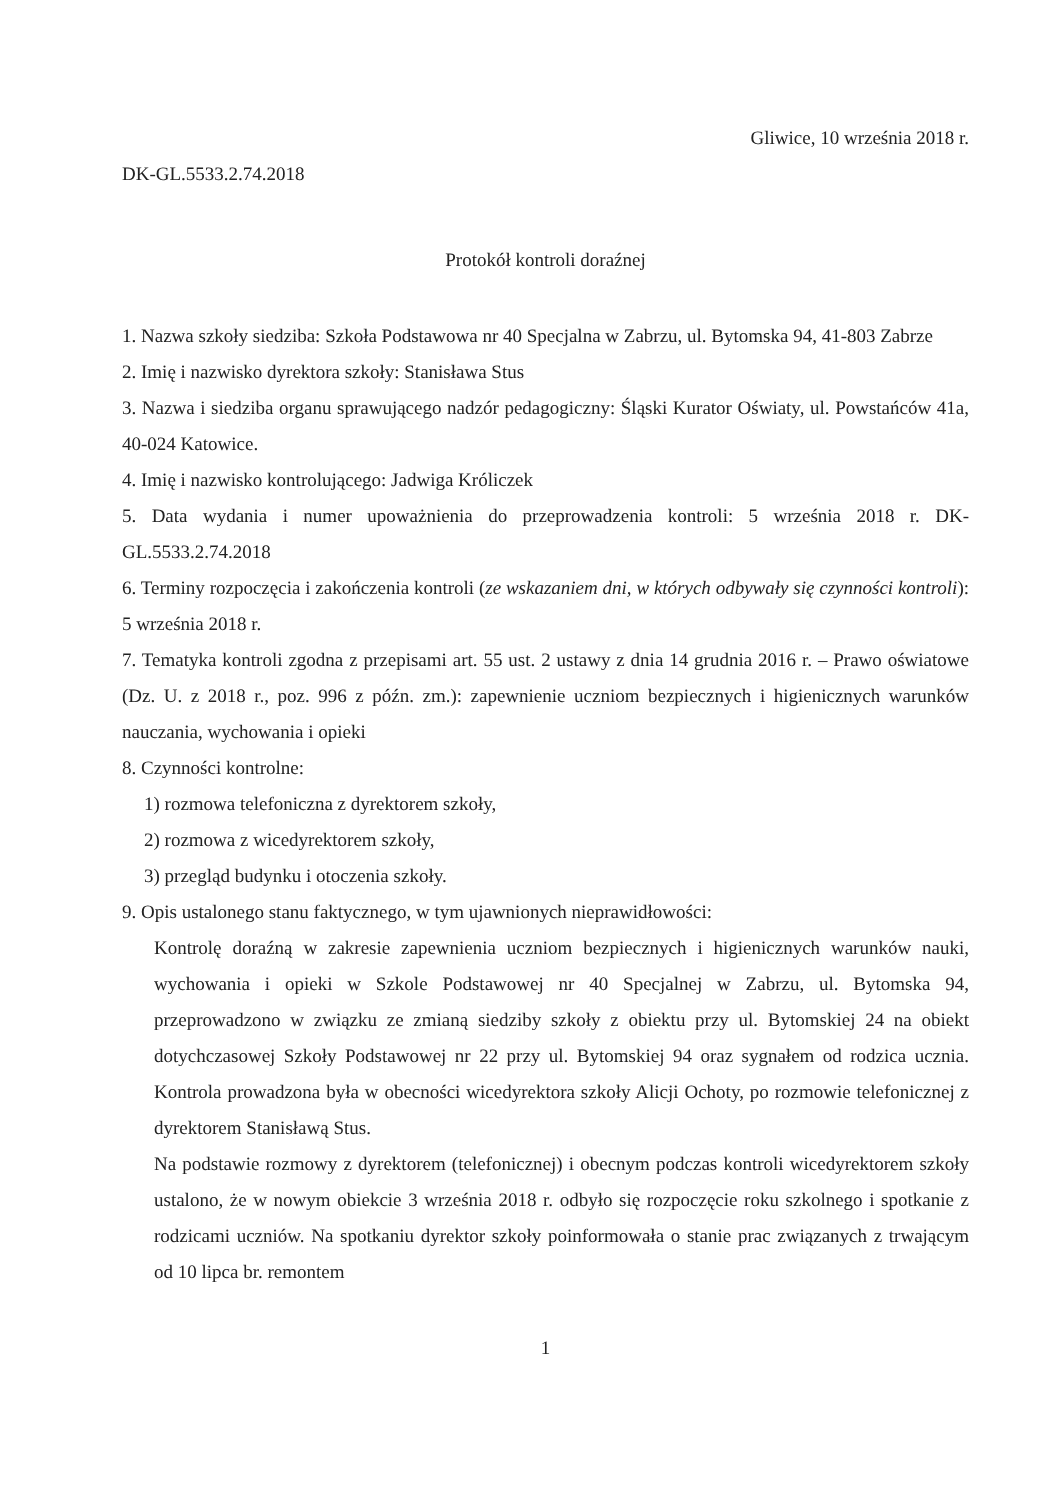Gliwice, 10 września 2018 r.
DK-GL.5533.2.74.2018
Protokół kontroli doraźnej
1. Nazwa szkoły siedziba: Szkoła Podstawowa nr 40 Specjalna w Zabrzu, ul. Bytomska 94, 41-803 Zabrze
2. Imię i nazwisko dyrektora szkoły: Stanisława Stus
3. Nazwa i siedziba organu sprawującego nadzór pedagogiczny: Śląski Kurator Oświaty, ul. Powstańców 41a, 40-024 Katowice.
4. Imię i nazwisko kontrolującego: Jadwiga Króliczek
5. Data wydania i numer upoważnienia do przeprowadzenia kontroli: 5 września 2018 r. DK-GL.5533.2.74.2018
6. Terminy rozpoczęcia i zakończenia kontroli (ze wskazaniem dni, w których odbywały się czynności kontroli): 5 września 2018 r.
7. Tematyka kontroli zgodna z przepisami art. 55 ust. 2 ustawy z dnia 14 grudnia 2016 r. – Prawo oświatowe (Dz. U. z 2018 r., poz. 996 z późn. zm.): zapewnienie uczniom bezpiecznych i higienicznych warunków nauczania, wychowania i opieki
8. Czynności kontrolne:
1) rozmowa telefoniczna z dyrektorem szkoły,
2) rozmowa z wicedyrektorem szkoły,
3) przegląd budynku i otoczenia szkoły.
9. Opis ustalonego stanu faktycznego, w tym ujawnionych nieprawidłowości:
Kontrolę doraźną w zakresie zapewnienia uczniom bezpiecznych i higienicznych warunków nauki, wychowania i opieki w Szkole Podstawowej nr 40 Specjalnej w Zabrzu, ul. Bytomska 94, przeprowadzono w związku ze zmianą siedziby szkoły z obiektu przy ul. Bytomskiej 24 na obiekt dotychczasowej Szkoły Podstawowej nr 22 przy ul. Bytomskiej 94 oraz sygnałem od rodzica ucznia. Kontrola prowadzona była w obecności wicedyrektora szkoły Alicji Ochoty, po rozmowie telefonicznej z dyrektorem Stanisławą Stus.
Na podstawie rozmowy z dyrektorem (telefonicznej) i obecnym podczas kontroli wicedyrektorem szkoły ustalono, że w nowym obiekcie 3 września 2018 r. odbyło się rozpoczęcie roku szkolnego i spotkanie z rodzicami uczniów. Na spotkaniu dyrektor szkoły poinformowała o stanie prac związanych z trwającym od 10 lipca br. remontem
1